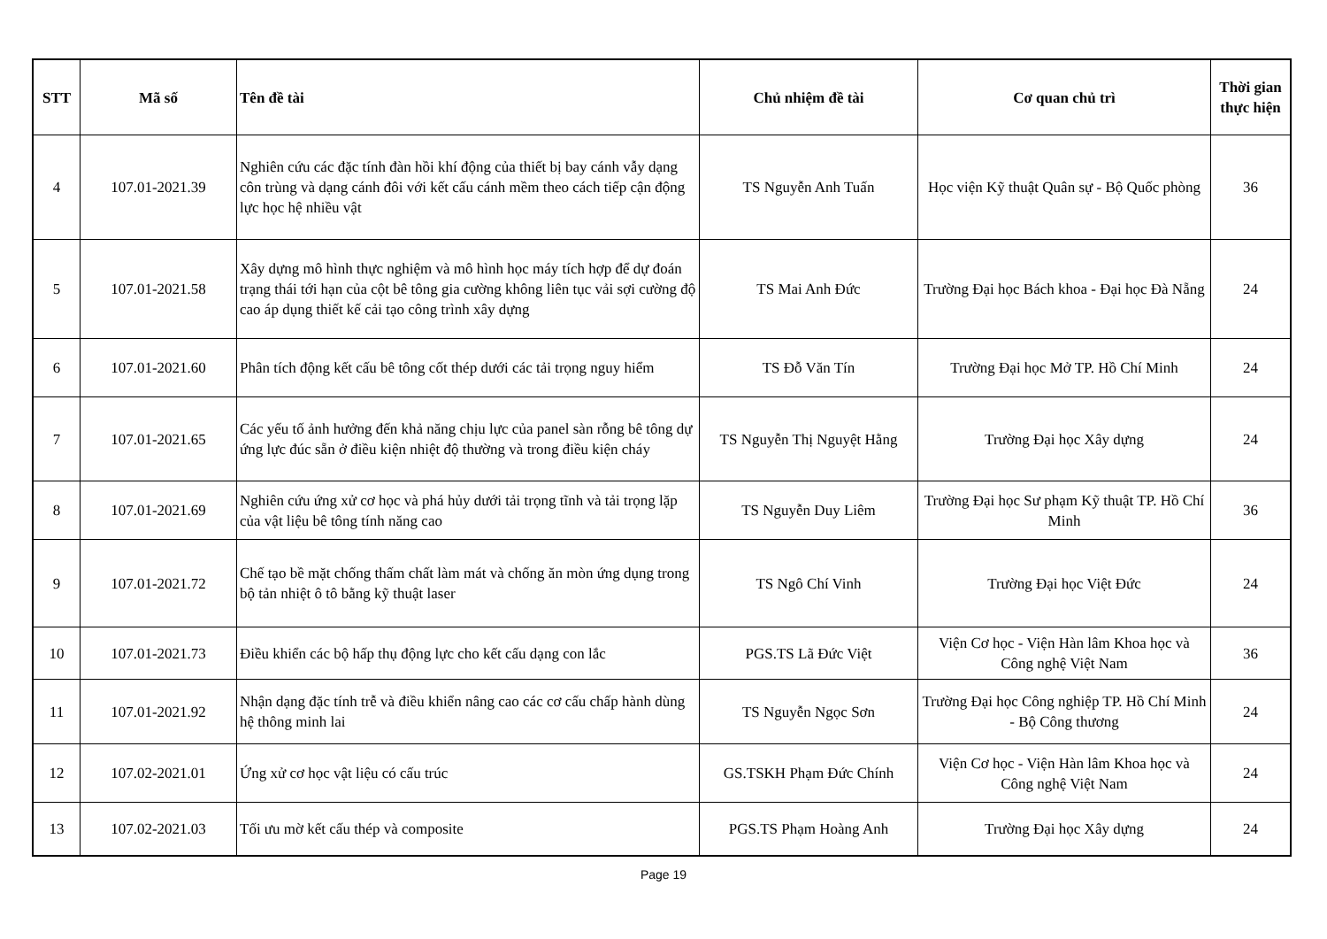| STT | Mã số | Tên đề tài | Chủ nhiệm đề tài | Cơ quan chủ trì | Thời gian thực hiện |
| --- | --- | --- | --- | --- | --- |
| 4 | 107.01-2021.39 | Nghiên cứu các đặc tính đàn hồi khí động của thiết bị bay cánh vẫy dạng côn trùng và dạng cánh đôi với kết cấu cánh mềm theo cách tiếp cận động lực học hệ nhiều vật | TS Nguyễn Anh Tuấn | Học viện Kỹ thuật Quân sự - Bộ Quốc phòng | 36 |
| 5 | 107.01-2021.58 | Xây dựng mô hình thực nghiệm và mô hình học máy tích hợp để dự đoán trạng thái tới hạn của cột bê tông gia cường không liên tục vải sợi cường độ cao áp dụng thiết kế cải tạo công trình xây dựng | TS Mai Anh Đức | Trường Đại học Bách khoa - Đại học Đà Nẵng | 24 |
| 6 | 107.01-2021.60 | Phân tích động kết cấu bê tông cốt thép dưới các tải trọng nguy hiểm | TS Đỗ Văn Tín | Trường Đại học Mở TP. Hồ Chí Minh | 24 |
| 7 | 107.01-2021.65 | Các yếu tố ảnh hưởng đến khả năng chịu lực của panel sàn rỗng bê tông dự ứng lực đúc sẵn ở điều kiện nhiệt độ thường và trong điều kiện cháy | TS Nguyễn Thị Nguyệt Hằng | Trường Đại học Xây dựng | 24 |
| 8 | 107.01-2021.69 | Nghiên cứu ứng xử cơ học và phá hủy dưới tải trọng tĩnh và tải trọng lặp của vật liệu bê tông tính năng cao | TS Nguyễn Duy Liêm | Trường Đại học Sư phạm Kỹ thuật TP. Hồ Chí Minh | 36 |
| 9 | 107.01-2021.72 | Chế tạo bề mặt chống thấm chất làm mát và chống ăn mòn ứng dụng trong bộ tản nhiệt ô tô bằng kỹ thuật laser | TS Ngô Chí Vinh | Trường Đại học Việt Đức | 24 |
| 10 | 107.01-2021.73 | Điều khiển các bộ hấp thụ động lực cho kết cấu dạng con lắc | PGS.TS Lã Đức Việt | Viện Cơ học - Viện Hàn lâm Khoa học và Công nghệ Việt Nam | 36 |
| 11 | 107.01-2021.92 | Nhận dạng đặc tính trễ và điều khiển nâng cao các cơ cấu chấp hành dùng hệ thông minh lai | TS Nguyễn Ngọc Sơn | Trường Đại học Công nghiệp TP. Hồ Chí Minh - Bộ Công thương | 24 |
| 12 | 107.02-2021.01 | Ứng xử cơ học vật liệu có cấu trúc | GS.TSKH Phạm Đức Chính | Viện Cơ học - Viện Hàn lâm Khoa học và Công nghệ Việt Nam | 24 |
| 13 | 107.02-2021.03 | Tối ưu mờ kết cấu thép và composite | PGS.TS Phạm Hoàng Anh | Trường Đại học Xây dựng | 24 |
Page 19